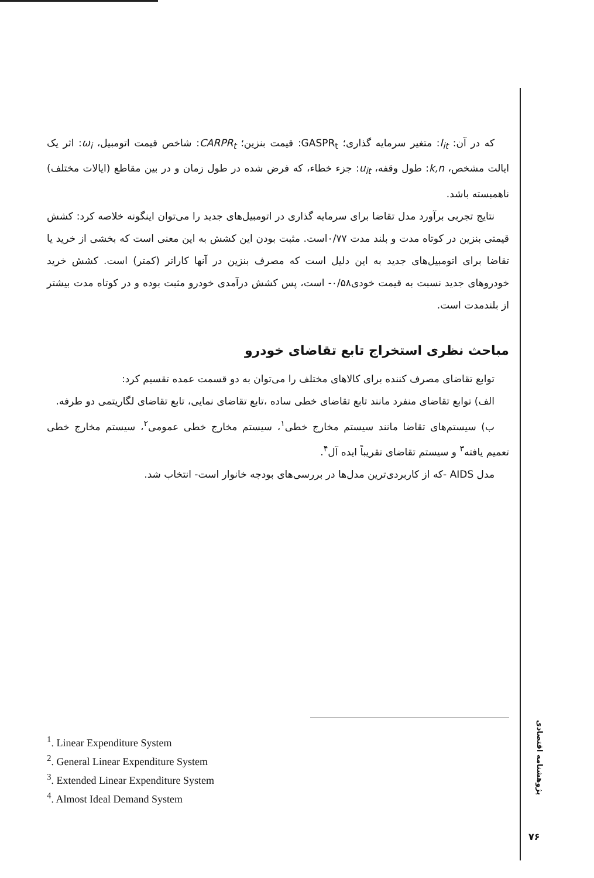که در آن: I<sub>it</sub>: متغیر سرمایه گذاری؛ GASPR<sub>t</sub>: قیمت بنزین؛ CARPR<sub>t</sub>: شاخص قیمت اتومبیل، ω<sub>i</sub>: اثر یک ایالت مشخص، k,n: طول وقفه، u<sub>it</sub>: جزء خطاء، که فرض شده در طول زمان و در بین مقاطع (ایالات مختلف) ناهمبسته باشد.
نتایج تجربی برآورد مدل تقاضا برای سرمایه گذاری در اتومبیل‌های جدید را می‌توان اینگونه خلاصه کرد: کشش قیمتی بنزین در کوتاه مدت و بلند مدت ۰/۷۷است. مثبت بودن این کشش به این معنی است که بخشی از خرید یا تقاضا برای اتومبیل‌های جدید به این دلیل است که مصرف بنزین در آنها کاراتر (کمتر) است. کشش خرید خودروهای جدید نسبت به قیمت خودی۰/۵۸- است، پس کشش درآمدی خودرو مثبت بوده و در کوتاه مدت بیشتر از بلندمدت است.
مباحث نظری استخراج تابع تقاضای خودرو
توابع تقاضای مصرف کننده برای کالاهای مختلف را می‌توان به دو قسمت عمده تقسیم کرد:
الف) توابع تقاضای منفرد مانند تابع تقاضای خطی ساده ،تابع تقاضای نمایی، تابع تقاضای لگاریتمی دو طرفه.
ب) سیستم‌های تقاضا مانند سیستم مخارج خطی<sup>۱</sup>، سیستم مخارج خطی عمومی<sup>۲</sup>، سیستم مخارج خطی تعمیم یافته<sup>۳</sup> و سیستم تقاضای تقریباً ایده آل<sup>۴</sup>.
مدل AIDS -که از کاربردی‌ترین مدل‌ها در بررسی‌های بودجه خانوار است- انتخاب شد.
<sup>1</sup>. Linear Expenditure System
<sup>2</sup>. General Linear Expenditure System
<sup>3</sup>. Extended Linear Expenditure System
<sup>4</sup>. Almost Ideal Demand System
پژوهشنامه اقتصادی
۷۶